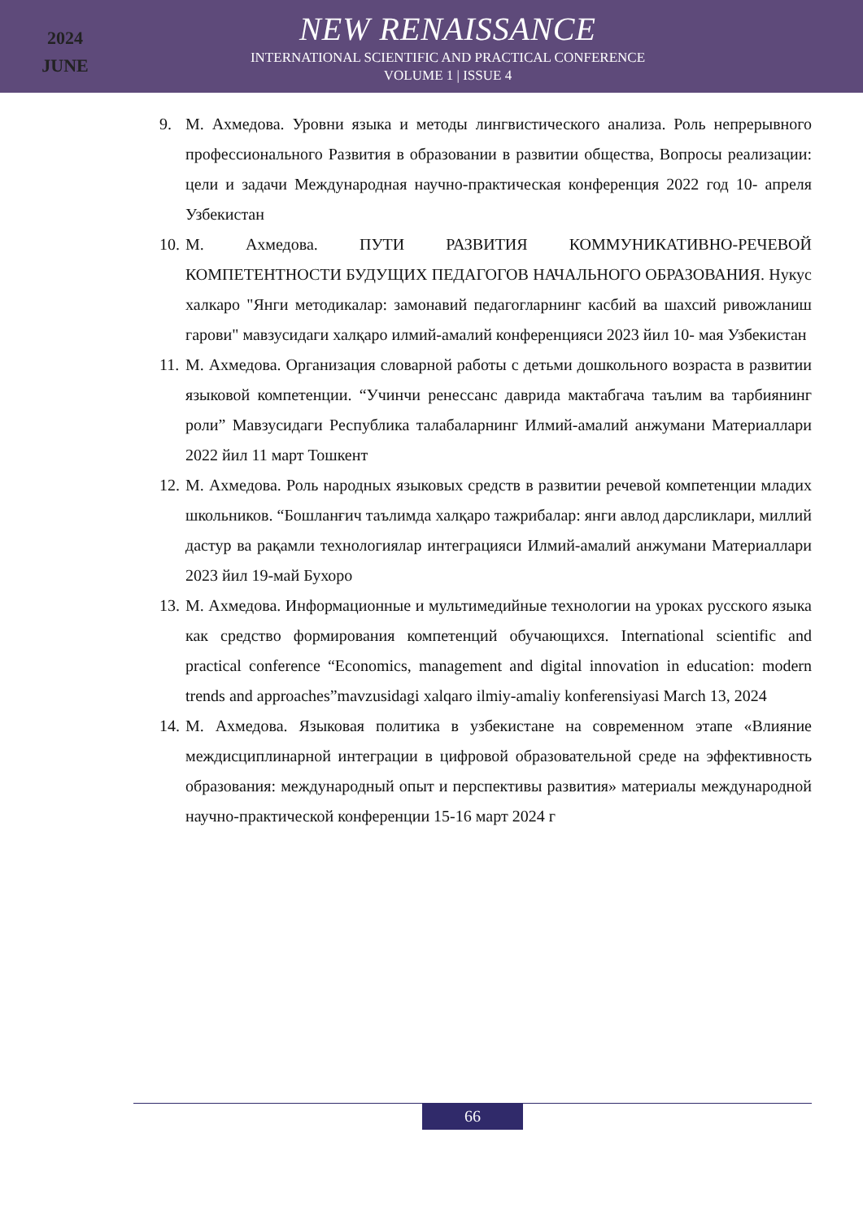2024
JUNE
NEW RENAISSANCE
INTERNATIONAL SCIENTIFIC AND PRACTICAL CONFERENCE
VOLUME 1 | ISSUE 4
9. М. Ахмедова. Уровни языка и методы лингвистического анализа. Роль непрерывного профессионального Развития в образовании в развитии общества, Вопросы реализации: цели и задачи Международная научно-практическая конференция 2022 год 10- апреля Узбекистан
10. М. Ахмедова. ПУТИ РАЗВИТИЯ КОММУНИКАТИВНО-РЕЧЕВОЙ КОМПЕТЕНТНОСТИ БУДУЩИХ ПЕДАГОГОВ НАЧАЛЬНОГО ОБРАЗОВАНИЯ. Нукус халкаро "Янги методикалар: замонавий педагогларнинг касбий ва шахсий ривожланиш гарови" мавзусидаги халқаро илмий-амалий конференцияси 2023 йил 10- мая Узбекистан
11. М. Ахмедова. Организация словарной работы с детьми дошкольного возраста в развитии языковой компетенции. “Учинчи ренессанс даврида мактабгача таълим ва тарбиянинг роли” Мавзусидаги Республика талабаларнинг Илмий-амалий анжумани Материаллари 2022 йил 11 март Тошкент
12. М. Ахмедова. Роль народных языковых средств в развитии речевой компетенции младих школьников. “Бошланғич таълимда халқаро тажрибалар: янги авлод дарсликлари, миллий дастур ва рақамли технологиялар интеграцияси Илмий-амалий анжумани Материаллари 2023 йил 19-май Бухоро
13. М. Ахмедова. Информационные и мультимедийные технологии на уроках русского языка как средство формирования компетенций обучающихся. International scientific and practical conference “Economics, management and digital innovation in education: modern trends and approaches”mavzusidagi xalqaro ilmiy-amaliy konferensiyasi March 13, 2024
14. М. Ахмедова. Языковая политика в узбекистане на современном этапе «Влияние междисциплинарной интеграции в цифровой образовательной среде на эффективность образования: международный опыт и перспективы развития» материалы международной научно-практической конференции 15-16 март 2024 г
66